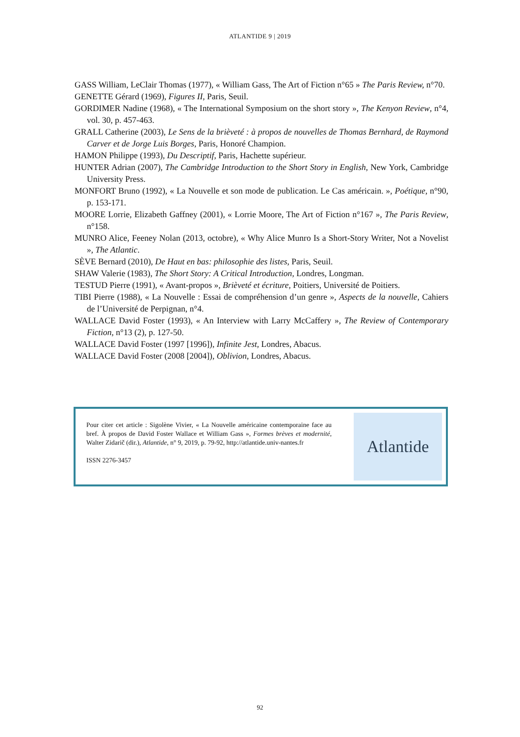ATLANTIDE 9 | 2019
GASS William, LeClair Thomas (1977), « William Gass, The Art of Fiction n°65 » The Paris Review, n°70.
GENETTE Gérard (1969), Figures II, Paris, Seuil.
GORDIMER Nadine (1968), « The International Symposium on the short story », The Kenyon Review, n°4, vol. 30, p. 457-463.
GRALL Catherine (2003), Le Sens de la brièveté : à propos de nouvelles de Thomas Bernhard, de Raymond Carver et de Jorge Luis Borges, Paris, Honoré Champion.
HAMON Philippe (1993), Du Descriptif, Paris, Hachette supérieur.
HUNTER Adrian (2007), The Cambridge Introduction to the Short Story in English, New York, Cambridge University Press.
MONFORT Bruno (1992), « La Nouvelle et son mode de publication. Le Cas américain. », Poétique, n°90, p. 153-171.
MOORE Lorrie, Elizabeth Gaffney (2001), « Lorrie Moore, The Art of Fiction n°167 », The Paris Review, n°158.
MUNRO Alice, Feeney Nolan (2013, octobre), « Why Alice Munro Is a Short-Story Writer, Not a Novelist », The Atlantic.
SÈVE Bernard (2010), De Haut en bas: philosophie des listes, Paris, Seuil.
SHAW Valerie (1983), The Short Story: A Critical Introduction, Londres, Longman.
TESTUD Pierre (1991), « Avant-propos », Brièveté et écriture, Poitiers, Université de Poitiers.
TIBI Pierre (1988), « La Nouvelle : Essai de compréhension d’un genre », Aspects de la nouvelle, Cahiers de l’Université de Perpignan, n°4.
WALLACE David Foster (1993), « An Interview with Larry McCaffery », The Review of Contemporary Fiction, n°13 (2), p. 127-50.
WALLACE David Foster (1997 [1996]), Infinite Jest, Londres, Abacus.
WALLACE David Foster (2008 [2004]), Oblivion, Londres, Abacus.
Pour citer cet article : Sigolène Vivier, « La Nouvelle américaine contemporaine face au bref. À propos de David Foster Wallace et William Gass », Formes brèves et modernité, Walter Zidarič (dir.), Atlantide, n° 9, 2019, p. 79-92, http://atlantide.univ-nantes.fr
ISSN 2276-3457
Atlantide
92